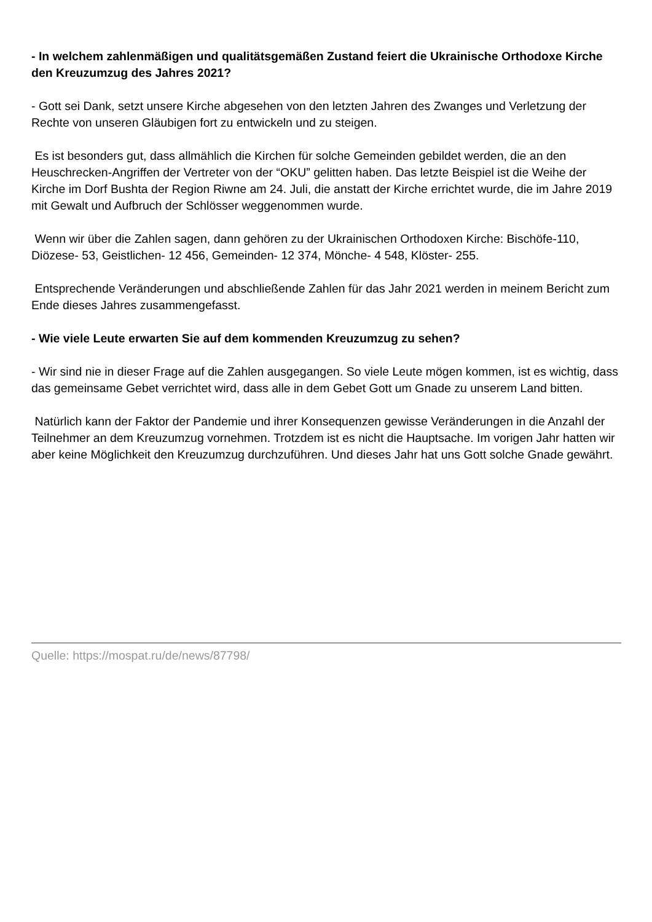- In welchem zahlenmäßigen und qualitätsgemäßen Zustand feiert die Ukrainische Orthodoxe Kirche den Kreuzumzug des Jahres 2021?
- Gott sei Dank, setzt unsere Kirche abgesehen von den letzten Jahren des Zwanges und Verletzung der Rechte von unseren Gläubigen fort zu entwickeln und zu steigen.
Es ist besonders gut, dass allmählich die Kirchen für solche Gemeinden gebildet werden, die an den Heuschrecken-Angriffen der Vertreter von der “OKU” gelitten haben. Das letzte Beispiel ist die Weihe der Kirche im Dorf Bushta der Region Riwne am 24. Juli, die anstatt der Kirche errichtet wurde, die im Jahre 2019 mit Gewalt und Aufbruch der Schlösser weggenommen wurde.
Wenn wir über die Zahlen sagen, dann gehören zu der Ukrainischen Orthodoxen Kirche: Bischöfe-110, Diözese- 53, Geistlichen- 12 456, Gemeinden- 12 374, Mönche- 4 548, Klöster- 255.
Entsprechende Veränderungen und abschließende Zahlen für das Jahr 2021 werden in meinem Bericht zum Ende dieses Jahres zusammengefasst.
- Wie viele Leute erwarten Sie auf dem kommenden Kreuzumzug zu sehen?
- Wir sind nie in dieser Frage auf die Zahlen ausgegangen. So viele Leute mögen kommen, ist es wichtig, dass das gemeinsame Gebet verrichtet wird, dass alle in dem Gebet Gott um Gnade zu unserem Land bitten.
Natürlich kann der Faktor der Pandemie und ihrer Konsequenzen gewisse Veränderungen in die Anzahl der Teilnehmer an dem Kreuzumzug vornehmen. Trotzdem ist es nicht die Hauptsache. Im vorigen Jahr hatten wir aber keine Möglichkeit den Kreuzumzug durchzuführen. Und dieses Jahr hat uns Gott solche Gnade gewährt.
Quelle: https://mospat.ru/de/news/87798/